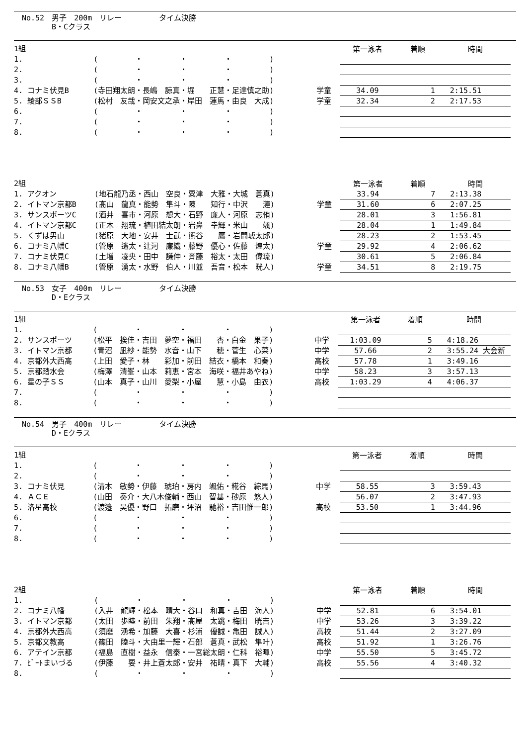No.52　男子　200m　リレー　　　　　タイム決勝
　　　　B・Cクラス
| 1組 | | | | 第一泳者 | 着順 | 時間 |
| 1. | | ( ・ ・ ・ ) | | | | |
| 2. | | ( ・ ・ ・ ) | | | | |
| 3. | | ( ・ ・ ・ ) | | | | |
| 4. | コナミ伏見B | (寺田翔太朗・長嶋 諒真・堀 正慧・足達慎之助) | 学童 | 34.09 | 1 | 2:15.51 |
| 5. | 綾部ＳＳB | (松村 友哉・岡安文之承・岸田 蓮馬・由良 大成) | 学童 | 32.34 | 2 | 2:17.53 |
| 6. | | ( ・ ・ ・ ) | | | | |
| 7. | | ( ・ ・ ・ ) | | | | |
| 8. | | ( ・ ・ ・ ) | | | | |
| 2組 | | | | 第一泳者 | 着順 | 時間 |
| 1. | アクオン | (地石龍乃丞・西山 空良・粟津 大雅・大城 蒼真) | | 33.94 | 7 | 2:13.38 |
| 2. | イトマン京都B | (髙山 龍真・能勢 隼斗・陳 知行・中沢 漣) | 学童 | 31.60 | 6 | 2:07.25 |
| 3. | サンスポーツC | (酒井 喜市・河原 想大・石野 廉人・河原 志侑) | | 28.01 | 3 | 1:56.81 |
| 4. | イトマン京都C | (正木 翔琉・植田結太朗・岩鼻 幸輝・米山 颯) | | 28.04 | 1 | 1:49.84 |
| 5. | くずは男山 | (猪原 大地・安井 士武・熊谷 鷹・岩間琥太郎) | | 28.23 | 2 | 1:53.45 |
| 6. | コナミ八幡C | (管原 遙太・辻河 廉織・藤野 優心・佐藤 煌太) | 学童 | 29.92 | 4 | 2:06.62 |
| 7. | コナミ伏見C | (土増 凌央・田中 謙伸・斉藤 裕太・太田 偉琉) | | 30.61 | 5 | 2:06.84 |
| 8. | コナミ八幡B | (管原 湧太・水野 伯人・川並 吾音・松本 晄人) | 学童 | 34.51 | 8 | 2:19.75 |
No.53　女子　400m　リレー　　　　　タイム決勝
　　　　D・Eクラス
| 1組 | | | | 第一泳者 | 着順 | 時間 |
| 1. | | ( ・ ・ ・ ) | | | | |
| 2. | サンスポーツ | (松平 挨佳・吉田 夢空・福田 杏・白金 果子) | 中学 | 1:03.09 | 5 | 4:18.26 |
| 3. | イトマン京都 | (青沼 凪紗・能勢 水音・山下 穂・菅生 心菜) | 中学 | 57.66 | 2 | 3:55.24 大会新 |
| 4. | 京都外大西高 | (上田 愛子・林 彩加・前田 結衣・橋本 和奏) | 高校 | 57.78 | 1 | 3:49.16 |
| 5. | 京都踏水会 | (梅澤 清峯・山本 莉恵・宮本 海咲・福井あやね) | 中学 | 58.23 | 3 | 3:57.13 |
| 6. | 星の子ＳＳ | (山本 真子・山川 愛梨・小屋 慧・小島 由衣) | 高校 | 1:03.29 | 4 | 4:06.37 |
| 7. | | ( ・ ・ ・ ) | | | | |
| 8. | | ( ・ ・ ・ ) | | | | |
No.54　男子　400m　リレー　　　　　タイム決勝
　　　　D・Eクラス
| 1組 | | | | 第一泳者 | 着順 | 時間 |
| 1. | | ( ・ ・ ・ ) | | | | |
| 2. | | ( ・ ・ ・ ) | | | | |
| 3. | コナミ伏見 | (清本 敏勢・伊藤 琥珀・房内 颯佑・糀谷 綜馬) | 中学 | 58.55 | 3 | 3:59.43 |
| 4. | ＡＣＥ | (山田 奏介・大八木俊輔・西山 智基・砂原 悠人) | | 56.07 | 2 | 3:47.93 |
| 5. | 洛星高校 | (渡邉 昊優・野口 拓磨・坪沼 馳裕・吉田惟一郎) | 高校 | 53.50 | 1 | 3:44.96 |
| 6. | | ( ・ ・ ・ ) | | | | |
| 7. | | ( ・ ・ ・ ) | | | | |
| 8. | | ( ・ ・ ・ ) | | | | |
| 2組 | | | | 第一泳者 | 着順 | 時間 |
| 1. | | ( ・ ・ ・ ) | | | | |
| 2. | コナミ八幡 | (入井 龍輝・松本 晴大・谷口 和真・吉田 海人) | 中学 | 52.81 | 6 | 3:54.01 |
| 3. | イトマン京都 | (太田 歩睦・前田 朱翔・髙屋 太跳・梅田 晄吉) | 中学 | 53.26 | 3 | 3:39.22 |
| 4. | 京都外大西高 | (須磨 湧希・加藤 大喜・杉浦 優誠・亀田 誠人) | 高校 | 51.44 | 2 | 3:27.09 |
| 5. | 京都文教高 | (篠田 陸斗・大由里一輝・石部 蒼真・武松 隼叶) | 高校 | 51.92 | 1 | 3:26.76 |
| 6. | アテイン京都 | (福島 直樹・益永 信泰・一宮総太朗・仁科 裕暉) | 中学 | 55.50 | 5 | 3:45.72 |
| 7. | ﾋﾞｰﾄまいづる | (伊藤 要・井上蒼太郎・安井 祐晴・真下 大輔) | 高校 | 55.56 | 4 | 3:40.32 |
| 8. | | ( ・ ・ ・ ) | | | | |